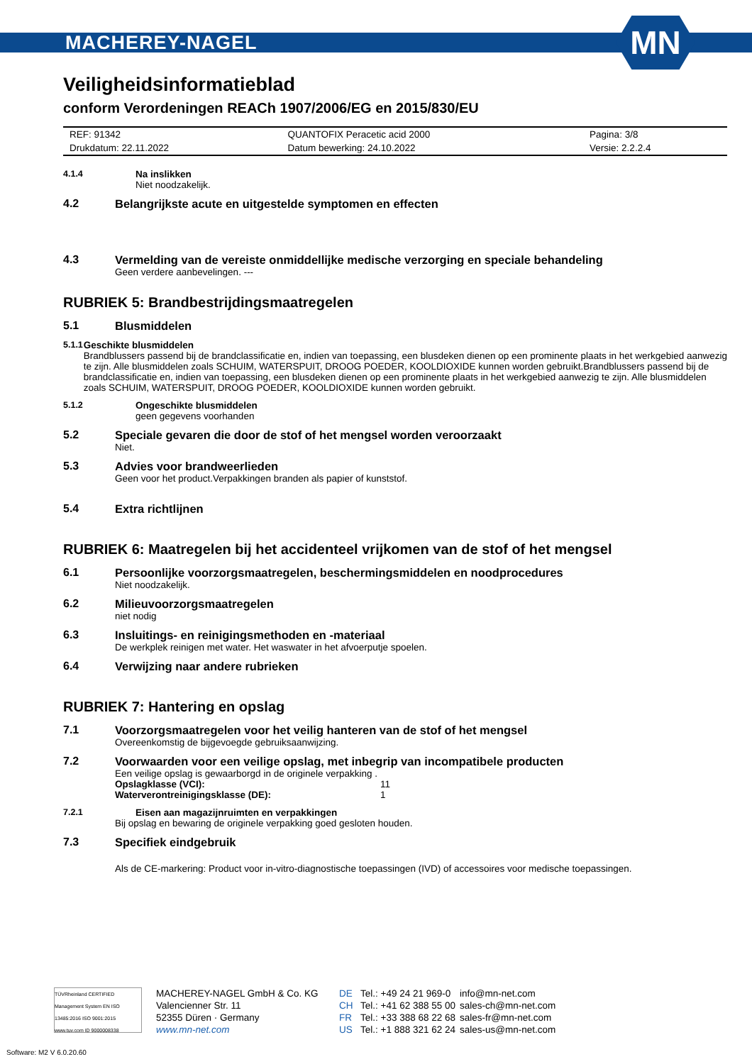MACHEREY-NAGEL
MN
Veiligheidsinformatieblad
conform Verordeningen REACh 1907/2006/EG en 2015/830/EU
| REF: 91342 | QUANTOFIX Peracetic acid 2000 | Pagina: 3/8 |
| Drukdatum: 22.11.2022 | Datum bewerking: 24.10.2022 | Versie: 2.2.2.4 |
4.1.4 Na inslikken
Niet noodzakelijk.
4.2 Belangrijkste acute en uitgestelde symptomen en effecten
4.3 Vermelding van de vereiste onmiddellijke medische verzorging en speciale behandeling
Geen verdere aanbevelingen. ---
RUBRIEK 5: Brandbestrijdingsmaatregelen
5.1 Blusmiddelen
5.1.1 Geschikte blusmiddelen
Brandblussers passend bij de brandclassificatie en, indien van toepassing, een blusdeken dienen op een prominente plaats in het werkgebied aanwezig te zijn. Alle blusmiddelen zoals SCHUIM, WATERSPUIT, DROOG POEDER, KOOLDIOXIDE kunnen worden gebruikt.Brandblussers passend bij de brandclassificatie en, indien van toepassing, een blusdeken dienen op een prominente plaats in het werkgebied aanwezig te zijn. Alle blusmiddelen zoals SCHUIM, WATERSPUIT, DROOG POEDER, KOOLDIOXIDE kunnen worden gebruikt.
5.1.2 Ongeschikte blusmiddelen
geen gegevens voorhanden
5.2 Speciale gevaren die door de stof of het mengsel worden veroorzaakt
Niet.
5.3 Advies voor brandweerlieden
Geen voor het product.Verpakkingen branden als papier of kunststof.
5.4 Extra richtlijnen
RUBRIEK 6: Maatregelen bij het accidenteel vrijkomen van de stof of het mengsel
6.1 Persoonlijke voorzorgsmaatregelen, beschermingsmiddelen en noodprocedures
Niet noodzakelijk.
6.2 Milieuvoorzorgsmaatregelen
niet nodig
6.3 Insluitings- en reinigingsmethoden en -materiaal
De werkplek reinigen met water. Het waswater in het afvoerputje spoelen.
6.4 Verwijzing naar andere rubrieken
RUBRIEK 7: Hantering en opslag
7.1 Voorzorgsmaatregelen voor het veilig hanteren van de stof of het mengsel
Overeenkomstig de bijgevoegde gebruiksaanwijzing.
7.2 Voorwaarden voor een veilige opslag, met inbegrip van incompatibele producten
Een veilige opslag is gewaarborgd in de originele verpakking .
| Opslagklasse (VCI): | 11 |
| Waterverontreinigingsklasse (DE): | 1 |
7.2.1 Eisen aan magazijnruimten en verpakkingen
Bij opslag en bewaring de originele verpakking goed gesloten houden.
7.3 Specifiek eindgebruik
Als de CE-markering: Product voor in-vitro-diagnostische toepassingen (IVD) of accessoires voor medische toepassingen.
TÜVRheinland CERTIFIED
Management System EN ISO 13485:2016 ISO 9001:2015
www.tuv.com ID 9000008338
MACHEREY-NAGEL GmbH & Co. KG
Valencienner Str. 11
52355 Düren · Germany
www.mn-net.com
DE
CH
FR
US
Tel.: +49 24 21 969-0
Tel.: +41 62 388 55 00
Tel.: +33 388 68 22 68
Tel.: +1 888 321 62 24
info@mn-net.com
sales-ch@mn-net.com
sales-fr@mn-net.com
sales-us@mn-net.com
Software: M2 V 6.0.20.60